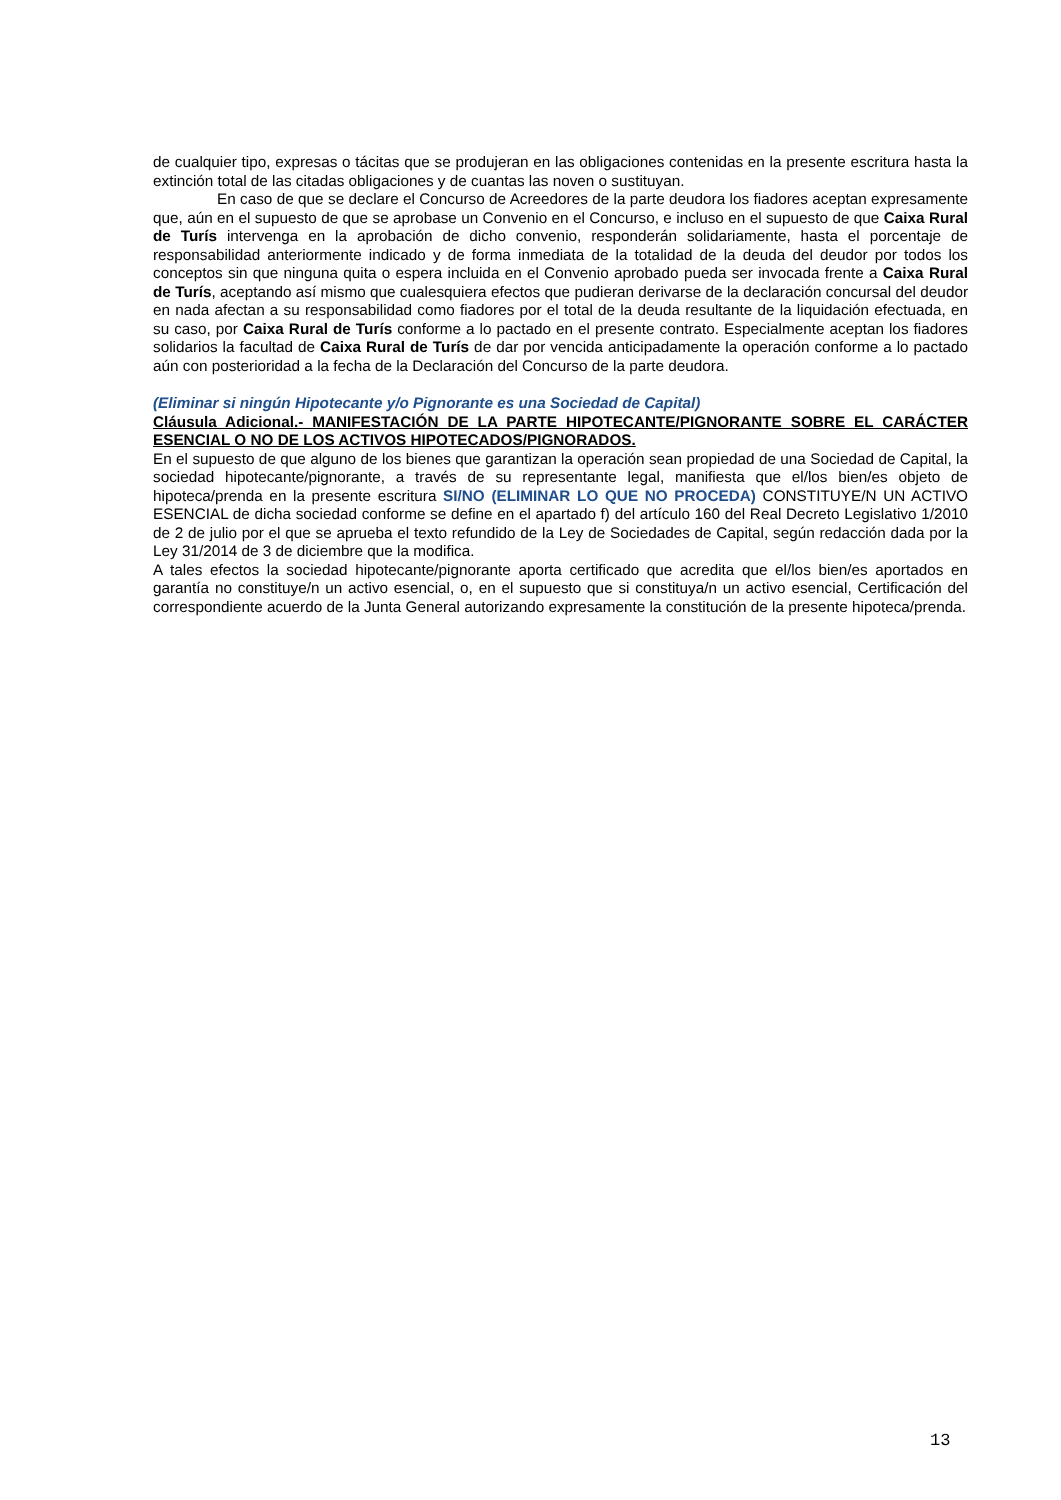de cualquier tipo, expresas o tácitas que se produjeran en las obligaciones contenidas en la presente escritura hasta la extinción total de las citadas obligaciones y de cuantas las noven o sustituyan.
En caso de que se declare el Concurso de Acreedores de la parte deudora los fiadores aceptan expresamente que, aún en el supuesto de que se aprobase un Convenio en el Concurso, e incluso en el supuesto de que Caixa Rural de Turís intervenga en la aprobación de dicho convenio, responderán solidariamente, hasta el porcentaje de responsabilidad anteriormente indicado y de forma inmediata de la totalidad de la deuda del deudor por todos los conceptos sin que ninguna quita o espera incluida en el Convenio aprobado pueda ser invocada frente a Caixa Rural de Turís, aceptando así mismo que cualesquiera efectos que pudieran derivarse de la declaración concursal del deudor en nada afectan a su responsabilidad como fiadores por el total de la deuda resultante de la liquidación efectuada, en su caso, por Caixa Rural de Turís conforme a lo pactado en el presente contrato. Especialmente aceptan los fiadores solidarios la facultad de Caixa Rural de Turís de dar por vencida anticipadamente la operación conforme a lo pactado aún con posterioridad a la fecha de la Declaración del Concurso de la parte deudora.
(Eliminar si ningún Hipotecante y/o Pignorante es una Sociedad de Capital)
Cláusula Adicional.- MANIFESTACIÓN DE LA PARTE HIPOTECANTE/PIGNORANTE SOBRE EL CARÁCTER ESENCIAL O NO DE LOS ACTIVOS HIPOTECADOS/PIGNORADOS.
En el supuesto de que alguno de los bienes que garantizan la operación sean propiedad de una Sociedad de Capital, la sociedad hipotecante/pignorante, a través de su representante legal, manifiesta que el/los bien/es objeto de hipoteca/prenda en la presente escritura SI/NO (ELIMINAR LO QUE NO PROCEDA) CONSTITUYE/N UN ACTIVO ESENCIAL de dicha sociedad conforme se define en el apartado f) del artículo 160 del Real Decreto Legislativo 1/2010 de 2 de julio por el que se aprueba el texto refundido de la Ley de Sociedades de Capital, según redacción dada por la Ley 31/2014 de 3 de diciembre que la modifica.
A tales efectos la sociedad hipotecante/pignorante aporta certificado que acredita que el/los bien/es aportados en garantía no constituye/n un activo esencial, o, en el supuesto que si constituya/n un activo esencial, Certificación del correspondiente acuerdo de la Junta General autorizando expresamente la constitución de la presente hipoteca/prenda.
13